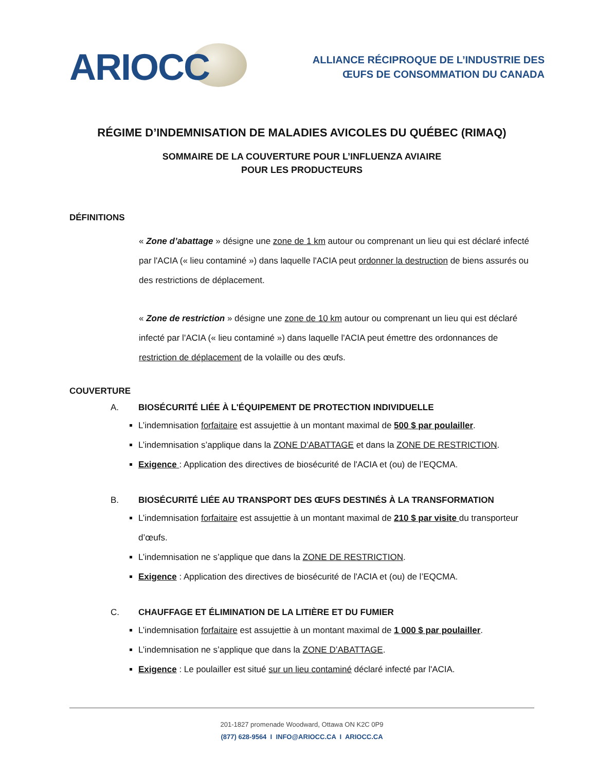ARIOCC
ALLIANCE RÉCIPROQUE DE L’INDUSTRIE DES
ŒUFS DE CONSOMMATION DU CANADA
RÉGIME D’INDEMNISATION DE MALADIES AVICOLES DU QUÉBEC (RIMAQ)
SOMMAIRE DE LA COUVERTURE POUR L’INFLUENZA AVIAIRE
POUR LES PRODUCTEURS
DÉFINITIONS
« Zone d’abattage » désigne une zone de 1 km autour ou comprenant un lieu qui est déclaré infecté par l'ACIA (« lieu contaminé ») dans laquelle l'ACIA peut ordonner la destruction de biens assurés ou des restrictions de déplacement.
« Zone de restriction » désigne une zone de 10 km autour ou comprenant un lieu qui est déclaré infecté par l'ACIA (« lieu contaminé ») dans laquelle l'ACIA peut émettre des ordonnances de restriction de déplacement de la volaille ou des œufs.
COUVERTURE
A. BIOSÉCURITÉ LIÉE À L'ÉQUIPEMENT DE PROTECTION INDIVIDUELLE
L’indemnisation forfaitaire est assujettie à un montant maximal de 500 $ par poulailler.
L’indemnisation s’applique dans la ZONE D’ABATTAGE et dans la ZONE DE RESTRICTION.
Exigence : Application des directives de biosécurité de l'ACIA et (ou) de l’EQCMA.
B. BIOSÉCURITÉ LIÉE AU TRANSPORT DES ŒUFS DESTINÉS À LA TRANSFORMATION
L’indemnisation forfaitaire est assujettie à un montant maximal de 210 $ par visite du transporteur d’œufs.
L’indemnisation ne s’applique que dans la ZONE DE RESTRICTION.
Exigence : Application des directives de biosécurité de l'ACIA et (ou) de l’EQCMA.
C. CHAUFFAGE ET ÉLIMINATION DE LA LITIÈRE ET DU FUMIER
L’indemnisation forfaitaire est assujettie à un montant maximal de 1 000 $ par poulailler.
L’indemnisation ne s’applique que dans la ZONE D’ABATTAGE.
Exigence : Le poulailler est situé sur un lieu contaminé déclaré infecté par l'ACIA.
201-1827 promenade Woodward, Ottawa ON K2C 0P9
(877) 628-9564 I INFO@ARIOCC.CA I ARIOCC.CA